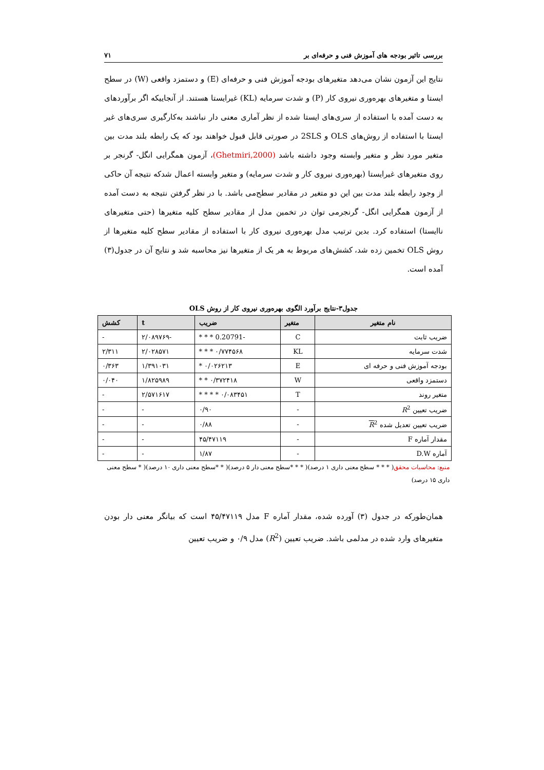بررسی تاثیر بودجه های آموزش فنی و حرفه‌ای بر ۷۱
نتایج این آزمون نشان می‌دهد متغیرهای بودجه آموزش فنی و حرفه‌ای (E) و دستمزد واقعی (W) در سطح ایستا و متغیرهای بهره‌وری نیروی کار (P) و شدت سرمایه (KL) غیرایستا هستند. از آنجاییکه اگر برآوردهای به دست آمده با استفاده از سری‌های ایستا شده از نظر آماری معنی دار نباشند به‌کارگیری سری‌های غیر ایستا با استفاده از روش‌های OLS و 2SLS در صورتی قابل قبول خواهند بود که یک رابطه بلند مدت بین متغیر مورد نظر و متغیر وابسته وجود داشته باشد (Ghetmiri,2000)، آزمون همگرایی انگل- گرنجر بر روی متغیرهای غیرایستا (بهره‌وری نیروی کار و شدت سرمایه) و متغیر وابسته اعمال شدکه نتیجه آن حاکی از وجود رابطه بلند مدت بین این دو متغیر در مقادیر سطح‌می باشد. با در نظر گرفتن نتیجه به دست آمده از آزمون همگرایی انگل- گرنجرمی توان در تخمین مدل از مقادیر سطح کلیه متغیرها (حتی متغیرهای ناایستا) استفاده کرد. بدین ترتیب مدل بهره‌وری نیروی کار با استفاده از مقادیر سطح کلیه متغیرها از روش OLS تخمین زده شد، کشش‌های مربوط به هر یک از متغیرها نیز محاسبه شد و نتایج آن در جدول(۳) آمده است.
جدول۳-نتایج برآورد الگوی بهره‌وری نیروی کار از روش OLS
| نام متغیر | متغیر | ضریب | t | کشش |
| --- | --- | --- | --- | --- |
| ضریب ثابت | C | -0.20791 * * * | -۲/۰۸۹۷۶۹ | - |
| شدت سرمایه | KL | ۰/۷۷۴۵۶۸ * * * | ۲/۰۲۸۵۷۱ | ۲/۳۱۱ |
| بودجه آموزش فنی و حرفه ای | E | ۰/۰۲۶۲۱۳ * | ۱/۳۹۱۰۳۱ | ۰/۳۶۳ |
| دستمزد واقعی | W | ۰/۳۷۲۴۱۸ * * | ۱/۸۲۵۹۸۹ | ۰/۰۴۰ |
| متغیر روند | T | ۰/۰۸۳۴۵۱ * * * * | ۲/۵۷۱۶۱۷ | - |
| ضریب تعیین R<sup>2</sup> | - | ۰/۹۰ | - | - |
| ضریب تعیین تعدیل شده R<sup>2</sup> | - | ۰/۸۸ | - | - |
| مقدار آماره F | - | ۴۵/۴۷۱۱۹ | - | - |
| آماره D.W | - | ۱/۸۷ | - | - |
منبع: محاسبات محقق( * * * سطح معنی داری ۱ درصد)( * * *سطح معنی دار ۵ درصد)( * *سطح معنی داری ۱۰ درصد)( * سطح معنی داری ۱۵ درصد)
همان‌طورکه در جدول (۳) آورده شده، مقدار آماره F مدل ۴۵/۴۷۱۱۹ است که بیانگر معنی دار بودن متغیرهای وارد شده در مدلمی باشد. ضریب تعیین (R<sup>2</sup>) مدل ۰/۹ و ضریب تعیین